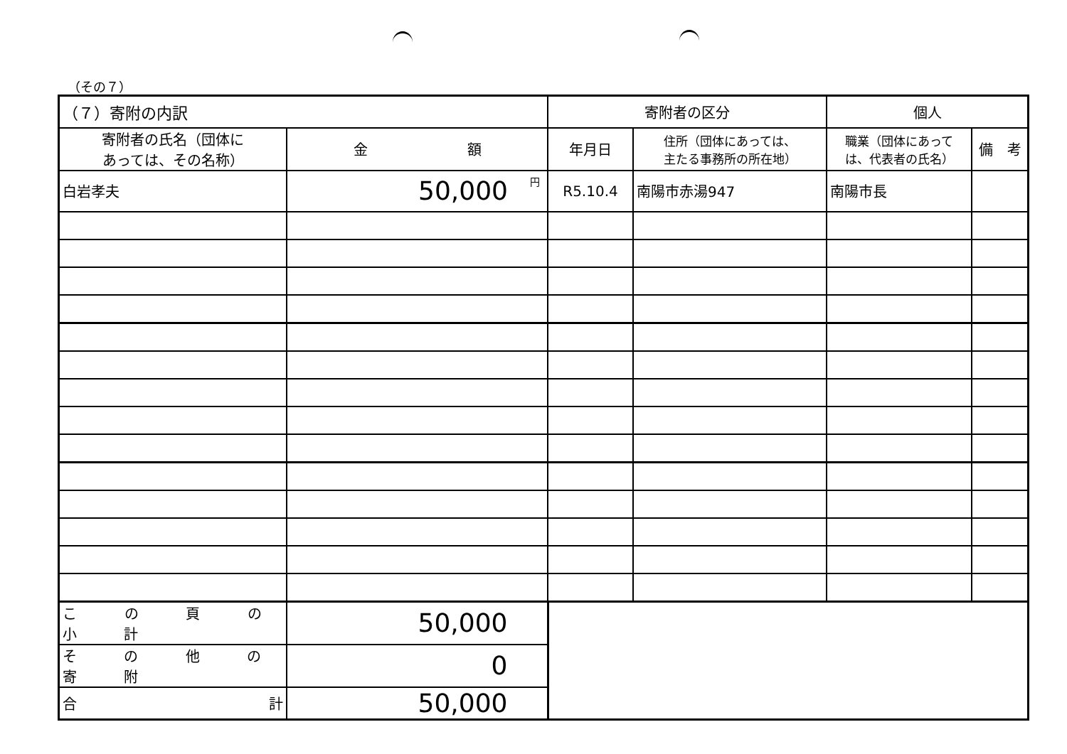（その７）
| （７）寄附の内訳 | | 寄附者の区分 | | 個人 | |
| --- | --- | --- | --- | --- | --- |
| 寄附者の氏名（団体に あっては、その名称） | 金 額 | 年月日 | 住所（団体にあっては、 主たる事務所の所在地） | 職業（団体にあって は、代表者の氏名） | 備 考 |
| 白岩孝夫 | 50,000 円 | R5.10.4 | 南陽市赤湯947 | 南陽市長 | |
| こ の 頁 の 小 計 | 50,000 | | | | |
| そ の 他 の 寄 附 | 0 | | | | |
| 合 計 | 50,000 | | | | |